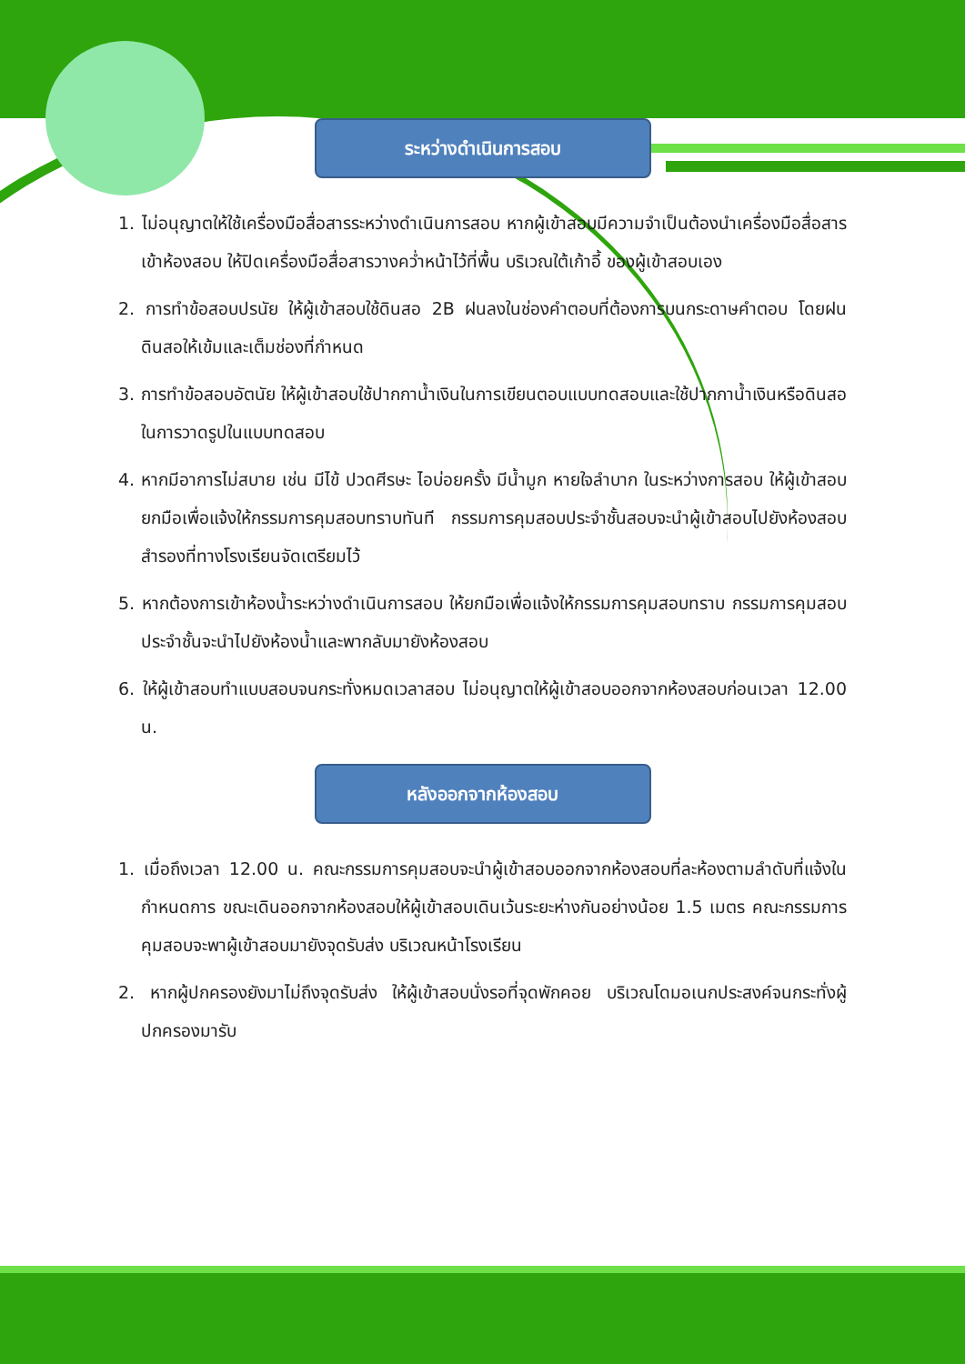ระหว่างดำเนินการสอบ
1. ไม่อนุญาตให้ใช้เครื่องมือสื่อสารระหว่างดำเนินการสอบ หากผู้เข้าสอบมีความจำเป็นต้องนำเครื่องมือสื่อสารเข้าห้องสอบ ให้ปิดเครื่องมือสื่อสารวางคว่ำหน้าไว้ที่พื้น บริเวณใต้เก้าอี้ ของผู้เข้าสอบเอง
2. การทำข้อสอบปรนัย ให้ผู้เข้าสอบใช้ดินสอ 2B ฝนลงในช่องคำตอบที่ต้องการบนกระดาษคำตอบ โดยฝนดินสอให้เข้มและเต็มช่องที่กำหนด
3. การทำข้อสอบอัตนัย ให้ผู้เข้าสอบใช้ปากกาน้ำเงินในการเขียนตอบแบบทดสอบและใช้ปากกาน้ำเงินหรือดินสอในการวาดรูปในแบบทดสอบ
4. หากมีอาการไม่สบาย เช่น มีไข้ ปวดศีรษะ ไอบ่อยครั้ง มีน้ำมูก หายใจลำบาก ในระหว่างการสอบ ให้ผู้เข้าสอบยกมือเพื่อแจ้งให้กรรมการคุมสอบทราบทันที กรรมการคุมสอบประจำชั้นสอบจะนำผู้เข้าสอบไปยังห้องสอบสำรองที่ทางโรงเรียนจัดเตรียมไว้
5. หากต้องการเข้าห้องน้ำระหว่างดำเนินการสอบ ให้ยกมือเพื่อแจ้งให้กรรมการคุมสอบทราบ กรรมการคุมสอบประจำชั้นจะนำไปยังห้องน้ำและพากลับมายังห้องสอบ
6. ให้ผู้เข้าสอบทำแบบสอบจนกระทั่งหมดเวลาสอบ ไม่อนุญาตให้ผู้เข้าสอบออกจากห้องสอบก่อนเวลา 12.00 น.
หลังออกจากห้องสอบ
1. เมื่อถึงเวลา 12.00 น. คณะกรรมการคุมสอบจะนำผู้เข้าสอบออกจากห้องสอบที่ละห้องตามลำดับที่แจ้งในกำหนดการ ขณะเดินออกจากห้องสอบให้ผู้เข้าสอบเดินเว้นระยะห่างกันอย่างน้อย 1.5 เมตร คณะกรรมการคุมสอบจะพาผู้เข้าสอบมายังจุดรับส่ง บริเวณหน้าโรงเรียน
2. หากผู้ปกครองยังมาไม่ถึงจุดรับส่ง ให้ผู้เข้าสอบนั่งรอที่จุดพักคอย บริเวณโดมอเนกประสงค์จนกระทั่งผู้ปกครองมารับ